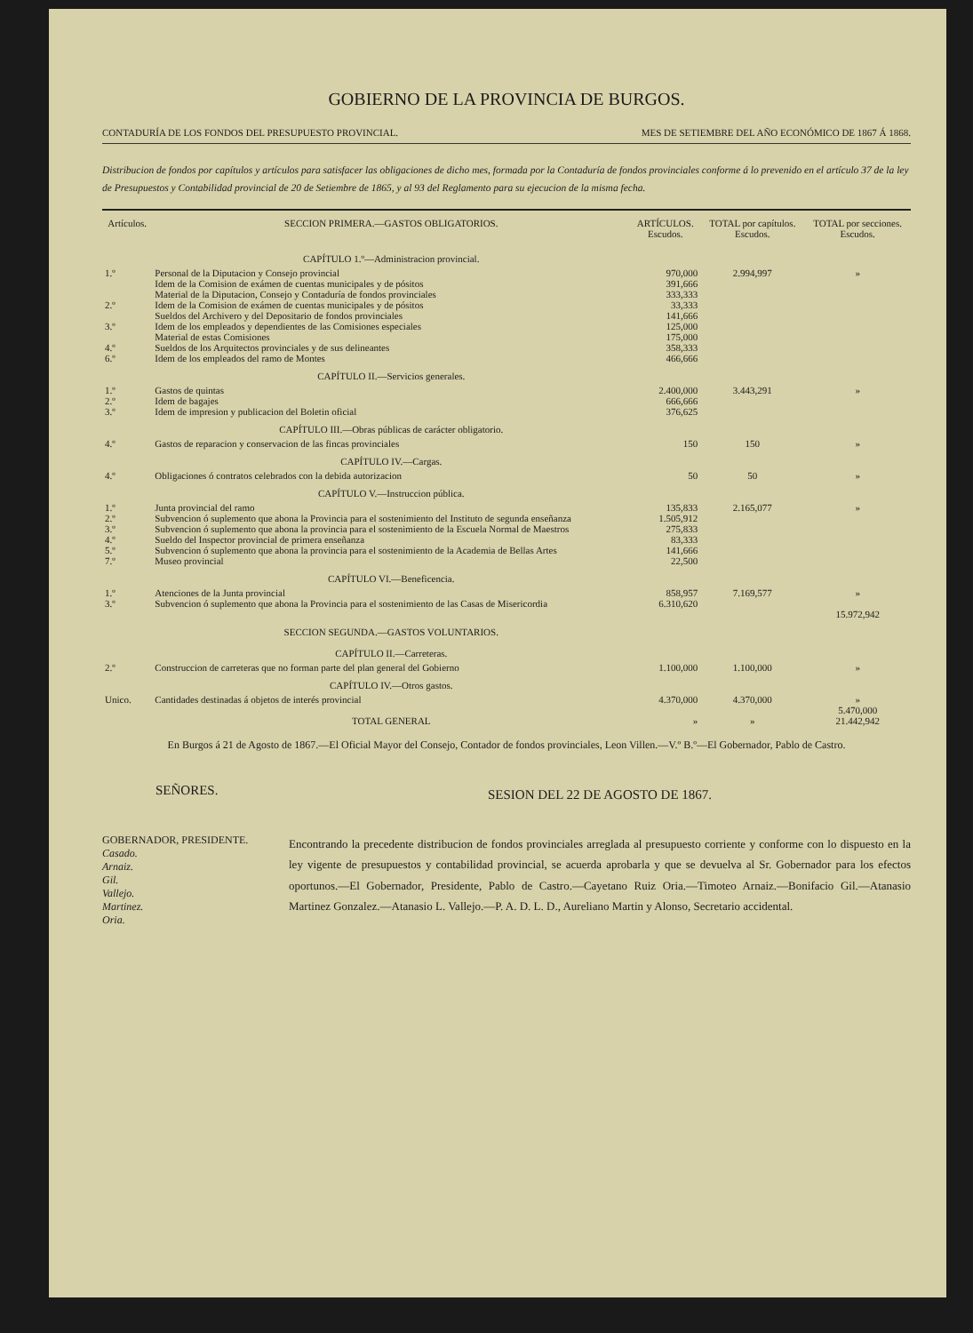GOBIERNO DE LA PROVINCIA DE BURGOS.
CONTADURÍA DE LOS FONDOS DEL PRESUPUESTO PROVINCIAL. MES DE SETIEMBRE DEL AÑO ECONÓMICO DE 1867 Á 1868.
Distribucion de fondos por capítulos y artículos para satisfacer las obligaciones de dicho mes, formada por la Contaduría de fondos provinciales conforme á lo prevenido en el artículo 37 de la ley de Presupuestos y Contabilidad provincial de 20 de Setiembre de 1865, y al 93 del Reglamento para su ejecucion de la misma fecha.
| Artículos. | SECCION PRIMERA.—GASTOS OBLIGATORIOS. | ARTÍCULOS. Escudos. | TOTAL por capítulos. Escudos. | TOTAL por secciones. Escudos. |
| --- | --- | --- | --- | --- |
| | CAPÍTULO 1.º—Administracion provincial. | | | |
| 1.º | Personal de la Diputacion y Consejo provincial | 970,000 | 2.994,997 | » |
| | Idem de la Comision de exámen de cuentas municipales y de pósitos | 391,666 | | |
| | Material de la Diputacion, Consejo y Contaduría de fondos provinciales | 333,333 | | |
| 2.º | Idem de la Comision de exámen de cuentas municipales y de pósitos | 33,333 | | |
| | Sueldos del Archivero y del Depositario de fondos provinciales | 141,666 | | |
| 3.º | Idem de los empleados y dependientes de las Comisiones especiales | 125,000 | | |
| | Material de estas Comisiones | 175,000 | | |
| 4.º | Sueldos de los Arquitectos provinciales y de sus delineantes | 358,333 | | |
| 6.º | Idem de los empleados del ramo de Montes | 466,666 | | |
| | CAPÍTULO II.—Servicios generales. | | | |
| 1.º | Gastos de quintas | 2.400,000 | 3.443,291 | » |
| 2.º | Idem de bagajes | 666,666 | | |
| 3.º | Idem de impresion y publicacion del Boletin oficial | 376,625 | | |
| | CAPÍTULO III.—Obras públicas de carácter obligatorio. | | | |
| 4.º | Gastos de reparacion y conservacion de las fincas provinciales | 150 | 150 | » |
| | CAPÍTULO IV.—Cargas. | | | |
| 4.º | Obligaciones ó contratos celebrados con la debida autorizacion | 50 | 50 | » |
| | CAPÍTULO V.—Instruccion pública. | | | |
| 1.º | Junta provincial del ramo | 135,833 | 2.165,077 | » |
| 2.º | Subvencion ó suplemento que abona la Provincia para el sostenimiento del Instituto de segunda enseñanza | 1.505,912 | | |
| 3.º | Subvencion ó suplemento que abona la provincia para el sostenimiento de la Escuela Normal de Maestros | 275,833 | | |
| 4.º | Sueldo del Inspector provincial de primera enseñanza | 83,333 | | |
| 5.º | Subvencion ó suplemento que abona la provincia para el sostenimiento de la Academia de Bellas Artes | 141,666 | | |
| 7.º | Museo provincial | 22,500 | | |
| | CAPÍTULO VI.—Beneficencia. | | | |
| 1.º | Atenciones de la Junta provincial | 858,957 | 7.169,577 | » |
| 3.º | Subvencion ó suplemento que abona la Provincia para el sostenimiento de las Casas de Misericordia | 6.310,620 | | |
| | | | | 15.972,942 |
| | SECCION SEGUNDA.—GASTOS VOLUNTARIOS. | | | |
| | CAPÍTULO II.—Carreteras. | | | |
| 2.º | Construccion de carreteras que no forman parte del plan general del Gobierno | 1.100,000 | 1.100,000 | » |
| | CAPÍTULO IV.—Otros gastos. | | | |
| Unico. | Cantidades destinadas á objetos de interés provincial | 4.370,000 | 4.370,000 | » |
| | | | | 5.470,000 |
| | TOTAL GENERAL | » | » | 21.442,942 |
En Burgos á 21 de Agosto de 1867.—El Oficial Mayor del Consejo, Contador de fondos provinciales, Leon Villen.—V.º B.º—El Gobernador, Pablo de Castro.
SEÑORES.
GOBERNADOR, PRESIDENTE.
Casado.
Arnaiz.
Gil.
Vallejo.
Martinez.
Oria.
SESION DEL 22 DE AGOSTO DE 1867.
Encontrando la precedente distribucion de fondos provinciales arreglada al presupuesto corriente y conforme con lo dispuesto en la ley vigente de presupuestos y contabilidad provincial, se acuerda aprobarla y que se devuelva al Sr. Gobernador para los efectos oportunos.—El Gobernador, Presidente, Pablo de Castro.—Cayetano Ruiz Oria.—Timoteo Arnaiz.—Bonifacio Gil.—Atanasio Martinez Gonzalez.—Atanasio L. Vallejo.—P. A. D. L. D., Aureliano Martin y Alonso, Secretario accidental.